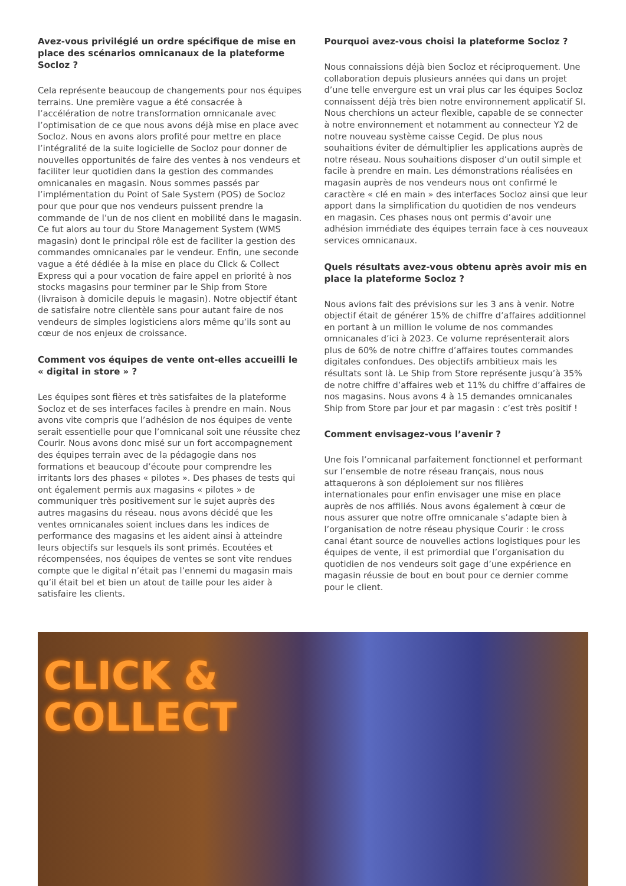Avez-vous privilégié un ordre spécifique de mise en place des scénarios omnicanaux de la plateforme Socloz ?
Cela représente beaucoup de changements pour nos équipes terrains. Une première vague a été consacrée à l’accélération de notre transformation omnicanale avec l’optimisation de ce que nous avons déjà mise en place avec Socloz. Nous en avons alors profité pour mettre en place l’intégralité de la suite logicielle de Socloz pour donner de nouvelles opportunités de faire des ventes à nos vendeurs et faciliter leur quotidien dans la gestion des commandes omnicanales en magasin. Nous sommes passés par l’implémentation du Point of Sale System (POS) de Socloz pour que pour que nos vendeurs puissent prendre la commande de l’un de nos client en mobilité dans le magasin. Ce fut alors au tour du Store Management System (WMS magasin) dont le principal rôle est de faciliter la gestion des commandes omnicanales par le vendeur. Enfin, une seconde vague a été dédiée à la mise en place du Click & Collect Express qui a pour vocation de faire appel en priorité à nos stocks magasins pour terminer par le Ship from Store (livraison à domicile depuis le magasin). Notre objectif étant de satisfaire notre clientèle sans pour autant faire de nos vendeurs de simples logisticiens alors même qu’ils sont au cœur de nos enjeux de croissance.
Comment vos équipes de vente ont-elles accueilli le « digital in store » ?
Les équipes sont fières et très satisfaites de la plateforme Socloz et de ses interfaces faciles à prendre en main. Nous avons vite compris que l’adhésion de nos équipes de vente serait essentielle pour que l’omnicanal soit une réussite chez Courir. Nous avons donc misé sur un fort accompagnement des équipes terrain avec de la pédagogie dans nos formations et beaucoup d’écoute pour comprendre les irritants lors des phases « pilotes ». Des phases de tests qui ont également permis aux magasins « pilotes » de communiquer très positivement sur le sujet auprès des autres magasins du réseau. nous avons décidé que les ventes omnicanales soient inclues dans les indices de performance des magasins et les aident ainsi à atteindre leurs objectifs sur lesquels ils sont primés. Ecoutées et récompensées, nos équipes de ventes se sont vite rendues compte que le digital n’était pas l’ennemi du magasin mais qu’il était bel et bien un atout de taille pour les aider à satisfaire les clients.
Pourquoi avez-vous choisi la plateforme Socloz ?
Nous connaissions déjà bien Socloz et réciproquement. Une collaboration depuis plusieurs années qui dans un projet d’une telle envergure est un vrai plus car les équipes Socloz connaissent déjà très bien notre environnement applicatif SI. Nous cherchions un acteur flexible, capable de se connecter à notre environnement et notamment au connecteur Y2 de notre nouveau système caisse Cegid. De plus nous souhaitions éviter de démultiplier les applications auprès de notre réseau. Nous souhaitions disposer d’un outil simple et facile à prendre en main. Les démonstrations réalisées en magasin auprès de nos vendeurs nous ont confirmé le caractère « clé en main » des interfaces Socloz ainsi que leur apport dans la simplification du quotidien de nos vendeurs en magasin. Ces phases nous ont permis d’avoir une adhésion immédiate des équipes terrain face à ces nouveaux services omnicanaux.
Quels résultats avez-vous obtenu après avoir mis en place la plateforme Socloz ?
Nous avions fait des prévisions sur les 3 ans à venir. Notre objectif était de générer 15% de chiffre d’affaires additionnel en portant à un million le volume de nos commandes omnicanales d’ici à 2023. Ce volume représenterait alors plus de 60% de notre chiffre d’affaires toutes commandes digitales confondues. Des objectifs ambitieux mais les résultats sont là. Le Ship from Store représente jusqu’à 35% de notre chiffre d’affaires web et 11% du chiffre d’affaires de nos magasins. Nous avons 4 à 15 demandes omnicanales Ship from Store par jour et par magasin : c’est très positif !
Comment envisagez-vous l’avenir ?
Une fois l’omnicanal parfaitement fonctionnel et performant sur l’ensemble de notre réseau français, nous nous attaquerons à son déploiement sur nos filières internationales pour enfin envisager une mise en place auprès de nos affiliés. Nous avons également à cœur de nous assurer que notre offre omnicanale s’adapte bien à l’organisation de notre réseau physique Courir : le cross canal étant source de nouvelles actions logistiques pour les équipes de vente, il est primordial que l’organisation du quotidien de nos vendeurs soit gage d’une expérience en magasin réussie de bout en bout pour ce dernier comme pour le client.
CLICK &
COLLECT